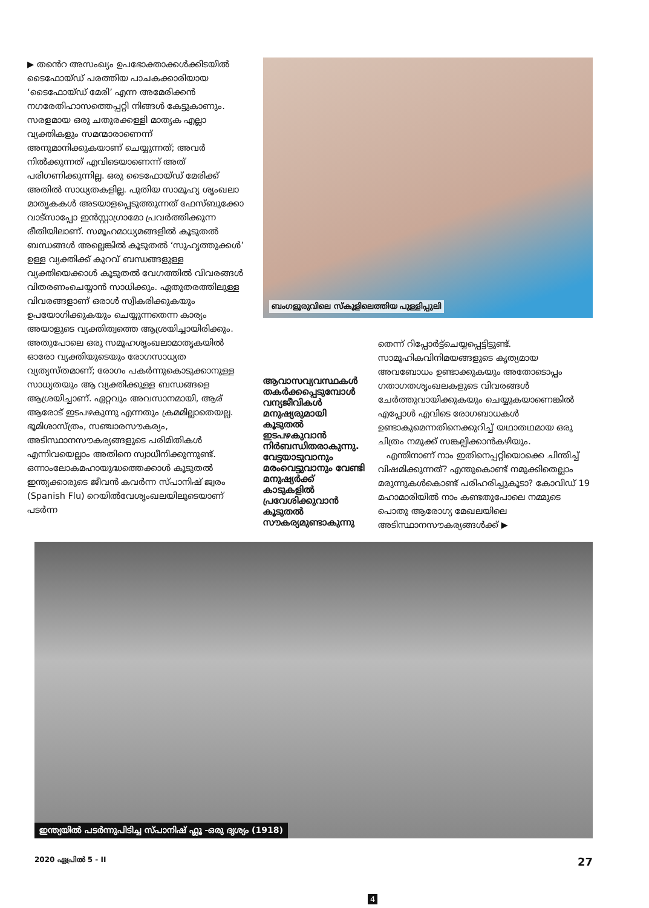▶ തൻെറ അസംഖ്യം ഉപഭോക്താക്കൾക്കിടയിൽ ടൈഫോയ്ഡ് പരത്തിയ പാചകക്കാരിയായ ‘ടൈഫോയ്ഡ് മേരി’ എന്ന അമേരിക്കൻ നഗരേതിഹാസത്തെപ്പറ്റി നിങ്ങൾ കേട്ടുകാണും. സരളമായ ഒരു ചതുരക്കള്ളി മാതൃക എല്ലാ വ്യക്തികളും സമന്മാരാണെന്ന് അനുമാനിക്കുകയാണ് ചെയ്യുന്നത്; അവർ നിൽക്കുന്നത് എവിടെയാണെന്ന് അത് പരിഗണിക്കുന്നില്ല. ഒരു ടൈഫോയ്ഡ് മേരിക്ക് അതിൽ സാധ്യതകളില്ല. പുതിയ സാമൂഹ്യ ശൃംഖലാ മാതൃകകൾ അടയാളപ്പെടുത്തുന്നത് ഫേസ്ബുക്കോ വാട്സാപ്പോ ഇൻസ്റ്റാഗ്രാമോ പ്രവർത്തിക്കുന്ന രീതിയിലാണ്. സമൂഹമാധ്യമങ്ങളിൽ കൂടുതൽ ബന്ധങ്ങൾ അല്ലെങ്കിൽ കൂടുതൽ ‘സുഹൃത്തുക്കൾ’ ഉള്ള വ്യക്തിക്ക് കുറവ് ബന്ധങ്ങളുള്ള വ്യക്തിയെക്കാൾ കൂടുതൽ വേഗത്തിൽ വിവരങ്ങൾ വിതരണംചെയ്യാൻ സാധിക്കും. ഏതുതരത്തിലുള്ള വിവരങ്ങളാണ് ഒരാൾ സ്വീകരിക്കുകയും ഉപയോഗിക്കുകയും ചെയ്യുന്നതെന്ന കാര്യം അയാളുടെ വ്യക്തിത്വത്തെ ആശ്രയിച്ചായിരിക്കും. അതുപോലെ ഒരു സമൂഹശൃംഖലാമാതൃകയിൽ ഓരോ വ്യക്തിയുടെയും രോഗസാധ്യത വ്യത്യസ്തമാണ്; രോഗം പകർന്നുകൊടുക്കാനുള്ള സാധ്യതയും ആ വ്യക്തിക്കുള്ള ബന്ധങ്ങളെ ആശ്രയിച്ചാണ്. ഏറ്റവും അവസാനമായി, ആര് ആരോട് ഇടപഴകുന്നു എന്നതും ക്രമമില്ലാതെയല്ല. ഭൂമിശാസ്ത്രം, സഞ്ചാരസൗകര്യം, അടിസ്ഥാനസൗകര്യങ്ങളുടെ പരിമിതികൾ എന്നിവയെല്ലാം അതിനെ സ്വാധീനിക്കുന്നുണ്ട്. ഒന്നാംലോകമഹായുദ്ധത്തെക്കാൾ കൂടുതൽ ഇന്ത്യക്കാരുടെ ജീവൻ കവർന്ന സ്പാനിഷ് ജ്വരം (Spanish Flu) റെയിൽവേശൃംഖലയിലൂടെയാണ് പടർന്ന
ബംഗളൂരുവിലെ സ്കൂളിലെത്തിയ പുള്ളിപ്പുലി
ആവാസവ്യവസ്ഥകൾ തകർക്കപ്പെടുമ്പോൾ വന്യജീവികൾ മനുഷ്യരുമായി കൂടുതൽ ഇടപഴകുവാൻ നിർബന്ധിതരാകുന്നു. വേട്ടയാടുവാനും മരംവെട്ടുവാനും വേണ്ടി മനുഷ്യർക്ക് കാടുകളിൽ പ്രവേശിക്കുവാൻ കൂടുതൽ സൗകര്യമുണ്ടാകുന്നു
തെന്ന് റിപ്പോർട്ട്ചെയ്യപ്പെട്ടിട്ടുണ്ട്. സാമൂഹികവിനിമയങ്ങളുടെ കൃത്യമായ അവബോധം ഉണ്ടാക്കുകയും അതോടൊപ്പം ഗതാഗതശൃംഖലകളുടെ വിവരങ്ങൾ ചേർത്തുവായിക്കുകയും ചെയ്യുകയാണെങ്കിൽ എപ്പോൾ എവിടെ രോഗബാധകൾ ഉണ്ടാകുമെന്നതിനെക്കുറിച്ച് യഥാതഥമായ ഒരു ചിത്രം നമുക്ക് സങ്കല്പിക്കാൻകഴിയും.
എന്തിനാണ് നാം ഇതിനെപ്പറ്റിയൊക്കെ ചിന്തിച്ച് വിഷമിക്കുന്നത്? എന്തുകൊണ്ട് നമുക്കിതെല്ലാം മരുന്നുകൾകൊണ്ട് പരിഹരിച്ചുകൂടാ? കോവിഡ് 19 മഹാമാരിയിൽ നാം കണ്ടതുപോലെ നമ്മുടെ പൊതു ആരോഗ്യ മേഖലയിലെ അടിസ്ഥാനസൗകര്യങ്ങൾക്ക് ▶
ഇന്ത്യയിൽ പടർന്നുപിടിച്ച സ്പാനിഷ് ഫ്ലൂ -ഒരു ദൃശ്യം (1918)
2020 ഏപ്രിൽ 5 - II 27
4